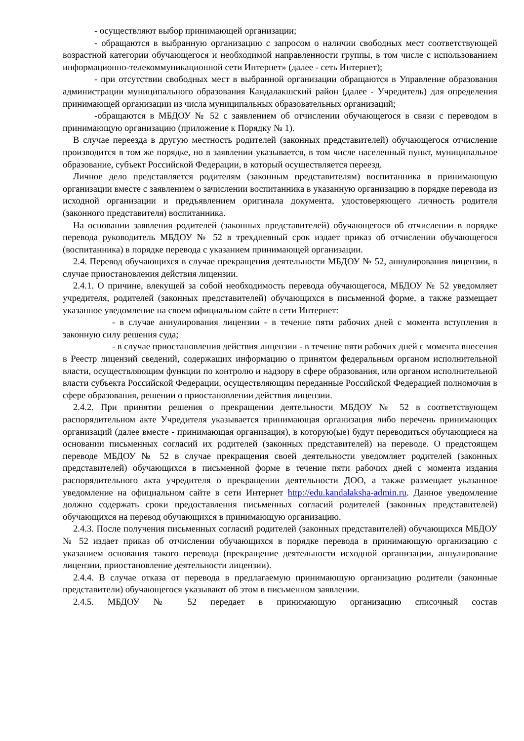- осуществляют выбор принимающей организации;
- обращаются в выбранную организацию с запросом о наличии свободных мест соответствующей возрастной категории обучающегося и необходимой направленности группы, в том числе с использованием информационно-телекоммуникационной сети Интернет» (далее - сеть Интернет);
- при отсутствии свободных мест в выбранной организации обращаются в Управление образования администрации муниципального образования Кандалакшский район (далее - Учредитель) для определения принимающей организации из числа муниципальных образовательных организаций;
-обращаются в МБДОУ № 52 с заявлением об отчислении обучающегося в связи с переводом в принимающую организацию (приложение к Порядку № 1).
В случае переезда в другую местность родителей (законных представителей) обучающегося отчисление производится в том же порядке, но в заявлении указывается, в том числе населенный пункт, муниципальное образование, субъект Российской Федерации, в который осуществляется переезд.
Личное дело представляется родителям (законным представителям) воспитанника в принимающую организации вместе с заявлением о зачислении воспитанника в указанную организацию в порядке перевода из исходной организации и предъявлением оригинала документа, удостоверяющего личность родителя (законного представителя) воспитанника.
На основании заявления родителей (законных представителей) обучающегося об отчислении в порядке перевода руководитель МБДОУ № 52 в трехдневный срок издает приказ об отчислении обучающегося (воспитанника) в порядке перевода с указанием принимающей организации.
2.4. Перевод обучающихся в случае прекращения деятельности МБДОУ № 52, аннулирования лицензии, в случае приостановления действия лицензии.
2.4.1. О причине, влекущей за собой необходимость перевода обучающегося, МБДОУ № 52 уведомляет учредителя, родителей (законных представителей) обучающихся в письменной форме, а также размещает указанное уведомление на своем официальном сайте в сети Интернет:
- в случае аннулирования лицензии - в течение пяти рабочих дней с момента вступления в законную силу решения суда;
- в случае приостановления действия лицензии - в течение пяти рабочих дней с момента внесения в Реестр лицензий сведений, содержащих информацию о принятом федеральным органом исполнительной власти, осуществляющим функции по контролю и надзору в сфере образования, или органом исполнительной власти субъекта Российской Федерации, осуществляющим переданные Российской Федерацией полномочия в сфере образования, решении о приостановлении действия лицензии.
2.4.2. При принятии решения о прекращении деятельности МБДОУ № 52 в соответствующем распорядительном акте Учредителя указывается принимающая организация либо перечень принимающих организаций (далее вместе - принимающая организация), в которую(ые) будут переводиться обучающиеся на основании письменных согласий их родителей (законных представителей) на переводе. О предстоящем переводе МБДОУ № 52 в случае прекращения своей деятельности уведомляет родителей (законных представителей) обучающихся в письменной форме в течение пяти рабочих дней с момента издания распорядительного акта учредителя о прекращении деятельности ДОО, а также размещает указанное уведомление на официальном сайте в сети Интернет http://edu.kandalaksha-admin.ru. Данное уведомление должно содержать сроки предоставления письменных согласий родителей (законных представителей) обучающихся на перевод обучающихся в принимающую организацию.
2.4.3. После получения письменных согласий родителей (законных представителей) обучающихся МБДОУ № 52 издает приказ об отчислении обучающихся в порядке перевода в принимающую организацию с указанием основания такого перевода (прекращение деятельности исходной организации, аннулирование лицензии, приостановление деятельности лицензии).
2.4.4. В случае отказа от перевода в предлагаемую принимающую организацию родители (законные представители) обучающегося указывают об этом в письменном заявлении.
2.4.5. МБДОУ № 52 передает в принимающую организацию списочный состав